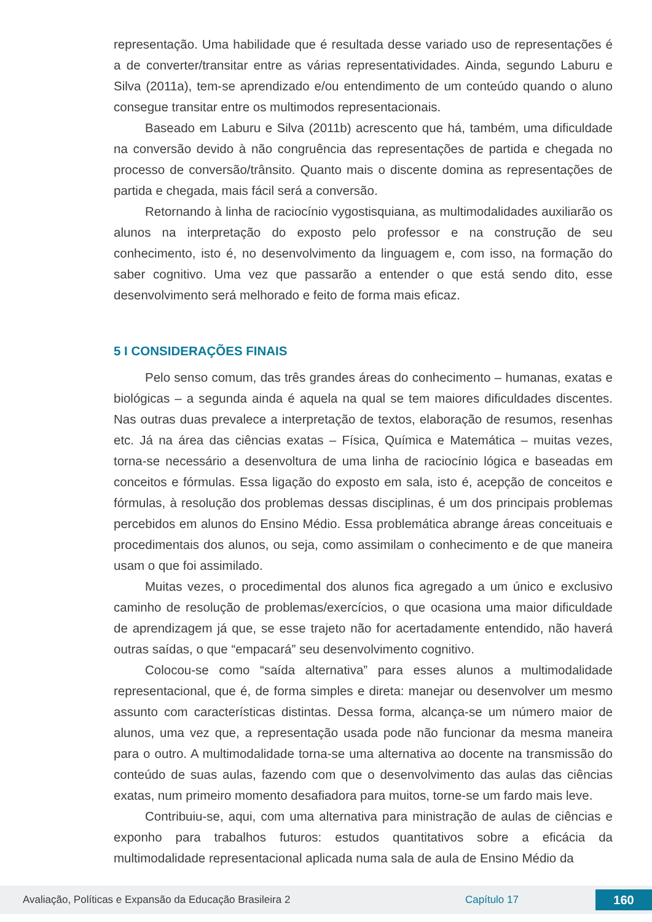representação. Uma habilidade que é resultada desse variado uso de representações é a de converter/transitar entre as várias representatividades. Ainda, segundo Laburu e Silva (2011a), tem-se aprendizado e/ou entendimento de um conteúdo quando o aluno consegue transitar entre os multimodos representacionais.
Baseado em Laburu e Silva (2011b) acrescento que há, também, uma dificuldade na conversão devido à não congruência das representações de partida e chegada no processo de conversão/trânsito. Quanto mais o discente domina as representações de partida e chegada, mais fácil será a conversão.
Retornando à linha de raciocínio vygostisquiana, as multimodalidades auxiliarão os alunos na interpretação do exposto pelo professor e na construção de seu conhecimento, isto é, no desenvolvimento da linguagem e, com isso, na formação do saber cognitivo. Uma vez que passarão a entender o que está sendo dito, esse desenvolvimento será melhorado e feito de forma mais eficaz.
5 I CONSIDERAÇÕES FINAIS
Pelo senso comum, das três grandes áreas do conhecimento – humanas, exatas e biológicas – a segunda ainda é aquela na qual se tem maiores dificuldades discentes. Nas outras duas prevalece a interpretação de textos, elaboração de resumos, resenhas etc. Já na área das ciências exatas – Física, Química e Matemática – muitas vezes, torna-se necessário a desenvoltura de uma linha de raciocínio lógica e baseadas em conceitos e fórmulas. Essa ligação do exposto em sala, isto é, acepção de conceitos e fórmulas, à resolução dos problemas dessas disciplinas, é um dos principais problemas percebidos em alunos do Ensino Médio. Essa problemática abrange áreas conceituais e procedimentais dos alunos, ou seja, como assimilam o conhecimento e de que maneira usam o que foi assimilado.
Muitas vezes, o procedimental dos alunos fica agregado a um único e exclusivo caminho de resolução de problemas/exercícios, o que ocasiona uma maior dificuldade de aprendizagem já que, se esse trajeto não for acertadamente entendido, não haverá outras saídas, o que “empacará” seu desenvolvimento cognitivo.
Colocou-se como “saída alternativa” para esses alunos a multimodalidade representacional, que é, de forma simples e direta: manejar ou desenvolver um mesmo assunto com características distintas. Dessa forma, alcança-se um número maior de alunos, uma vez que, a representação usada pode não funcionar da mesma maneira para o outro. A multimodalidade torna-se uma alternativa ao docente na transmissão do conteúdo de suas aulas, fazendo com que o desenvolvimento das aulas das ciências exatas, num primeiro momento desafiadora para muitos, torne-se um fardo mais leve.
Contribuiu-se, aqui, com uma alternativa para ministração de aulas de ciências e exponho para trabalhos futuros: estudos quantitativos sobre a eficácia da multimodalidade representacional aplicada numa sala de aula de Ensino Médio da
Avaliação, Políticas e Expansão da Educação Brasileira 2 Capítulo 17 160